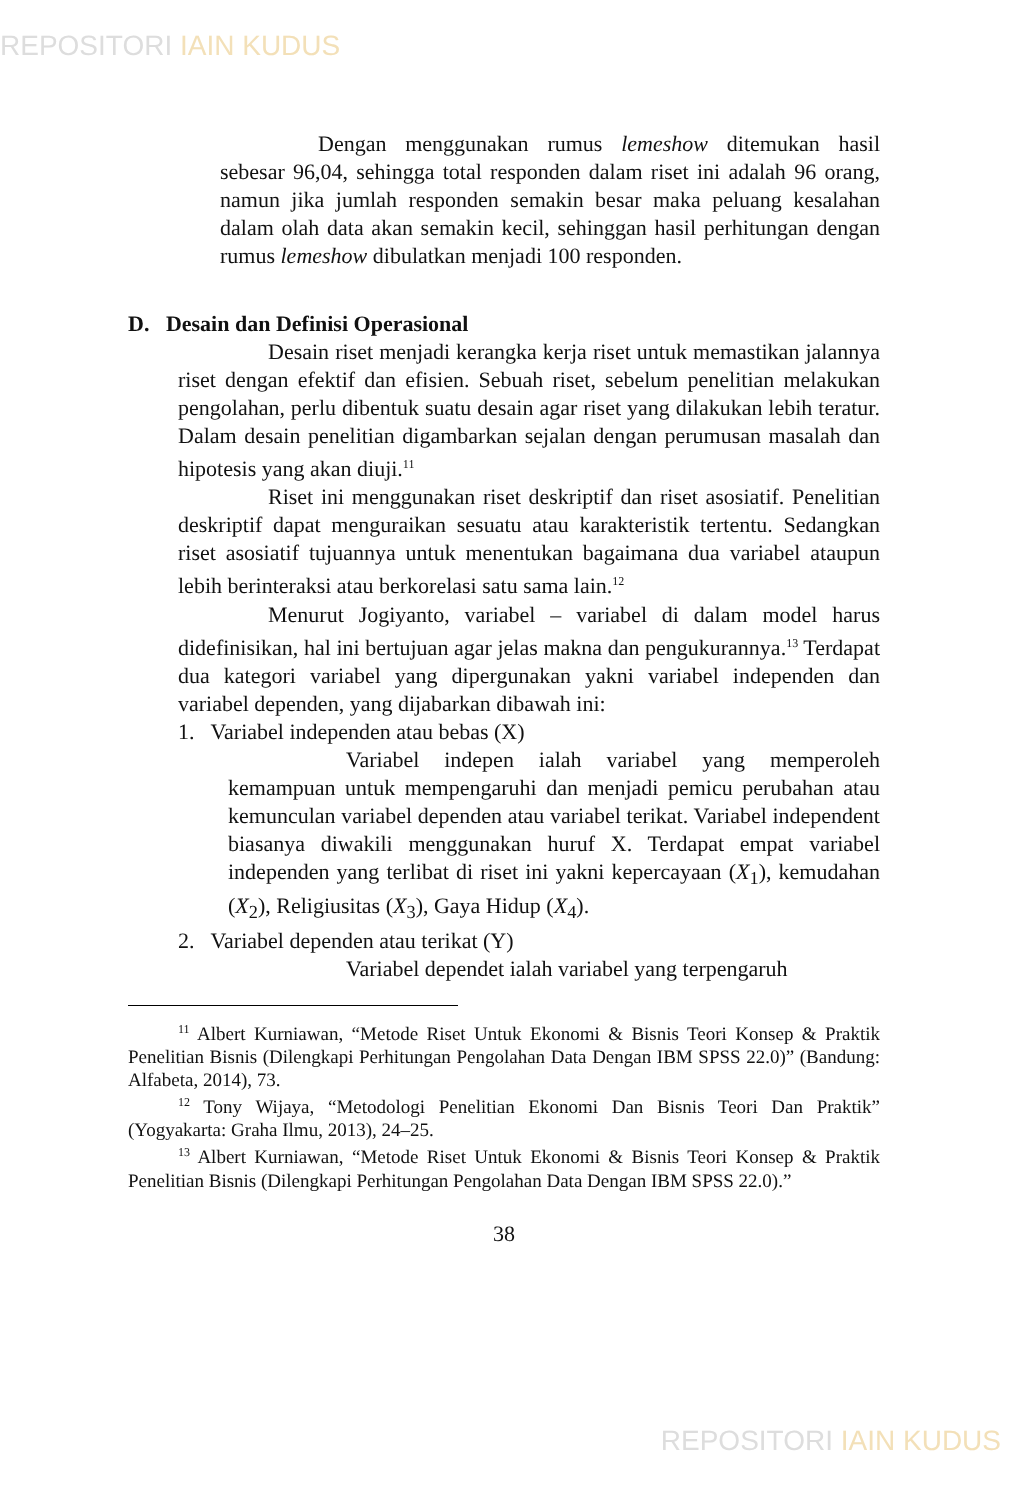REPOSITORI IAIN KUDUS
Dengan menggunakan rumus lemeshow ditemukan hasil sebesar 96,04, sehingga total responden dalam riset ini adalah 96 orang, namun jika jumlah responden semakin besar maka peluang kesalahan dalam olah data akan semakin kecil, sehinggan hasil perhitungan dengan rumus lemeshow dibulatkan menjadi 100 responden.
D. Desain dan Definisi Operasional
Desain riset menjadi kerangka kerja riset untuk memastikan jalannya riset dengan efektif dan efisien. Sebuah riset, sebelum penelitian melakukan pengolahan, perlu dibentuk suatu desain agar riset yang dilakukan lebih teratur. Dalam desain penelitian digambarkan sejalan dengan perumusan masalah dan hipotesis yang akan diuji.<sup>11</sup>
Riset ini menggunakan riset deskriptif dan riset asosiatif. Penelitian deskriptif dapat menguraikan sesuatu atau karakteristik tertentu. Sedangkan riset asosiatif tujuannya untuk menentukan bagaimana dua variabel ataupun lebih berinteraksi atau berkorelasi satu sama lain.<sup>12</sup>
Menurut Jogiyanto, variabel – variabel di dalam model harus didefinisikan, hal ini bertujuan agar jelas makna dan pengukurannya.<sup>13</sup> Terdapat dua kategori variabel yang dipergunakan yakni variabel independen dan variabel dependen, yang dijabarkan dibawah ini:
1. Variabel independen atau bebas (X)
Variabel indepen ialah variabel yang memperoleh kemampuan untuk mempengaruhi dan menjadi pemicu perubahan atau kemunculan variabel dependen atau variabel terikat. Variabel independent biasanya diwakili menggunakan huruf X. Terdapat empat variabel independen yang terlibat di riset ini yakni kepercayaan (X<sub>1</sub>), kemudahan (X<sub>2</sub>), Religiusitas (X<sub>3</sub>), Gaya Hidup (X<sub>4</sub>).
2. Variabel dependen atau terikat (Y)
Variabel dependet ialah variabel yang terpengaruh
<sup>11</sup> Albert Kurniawan, “Metode Riset Untuk Ekonomi & Bisnis Teori Konsep & Praktik Penelitian Bisnis (Dilengkapi Perhitungan Pengolahan Data Dengan IBM SPSS 22.0)” (Bandung: Alfabeta, 2014), 73.
<sup>12</sup> Tony Wijaya, “Metodologi Penelitian Ekonomi Dan Bisnis Teori Dan Praktik” (Yogyakarta: Graha Ilmu, 2013), 24–25.
<sup>13</sup> Albert Kurniawan, “Metode Riset Untuk Ekonomi & Bisnis Teori Konsep & Praktik Penelitian Bisnis (Dilengkapi Perhitungan Pengolahan Data Dengan IBM SPSS 22.0).”
38
REPOSITORI IAIN KUDUS